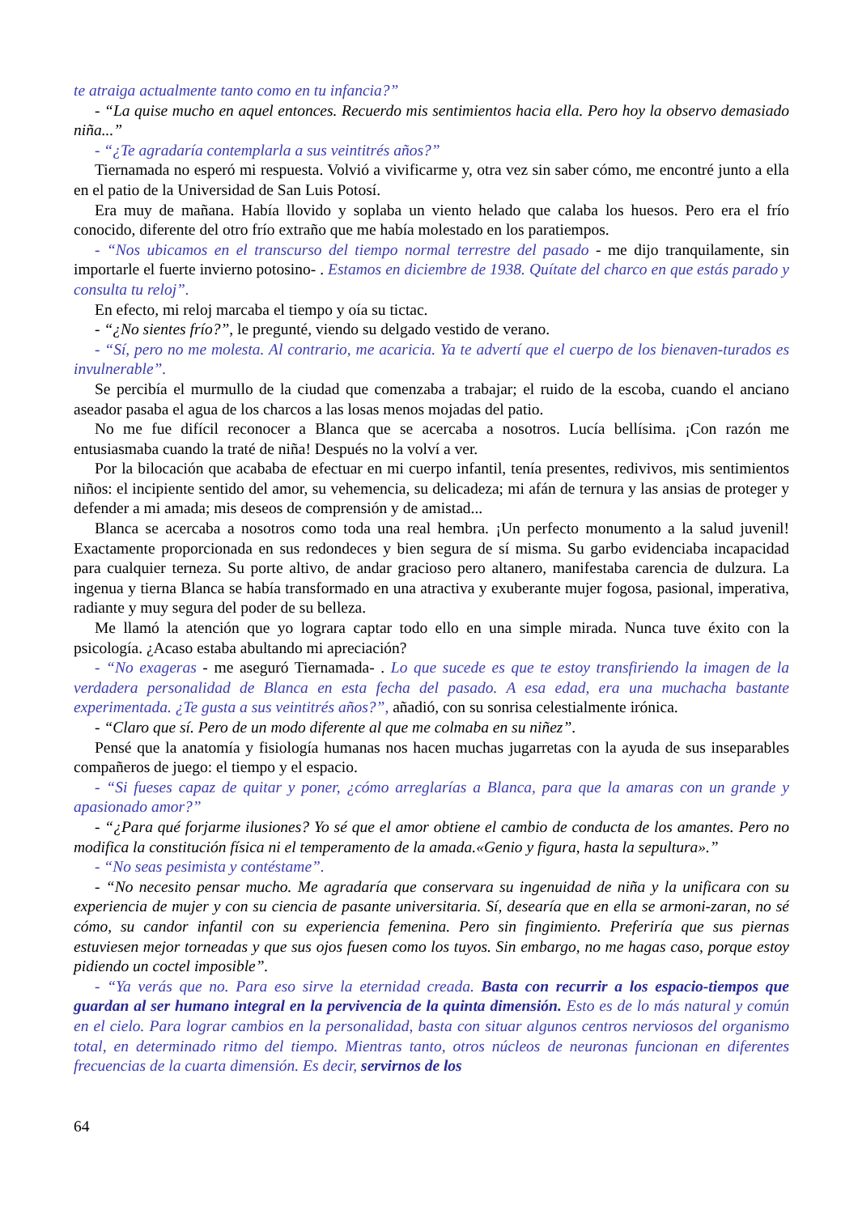te atraiga actualmente tanto como en tu infancia?”
- “La quise mucho en aquel entonces. Recuerdo mis sentimientos hacia ella. Pero hoy la observo demasiado niña...”
- “¿Te agradaría contemplarla a sus veintitrés años?”
Tiernamada no esperó mi respuesta. Volvió a vivificarme y, otra vez sin saber cómo, me encontré junto a ella en el patio de la Universidad de San Luis Potosí.
Era muy de mañana. Había llovido y soplaba un viento helado que calaba los huesos. Pero era el frío conocido, diferente del otro frío extraño que me había molestado en los paratiempos.
- “Nos ubicamos en el transcurso del tiempo normal terrestre del pasado - me dijo tranquilamente, sin importarle el fuerte invierno potosino- . Estamos en diciembre de 1938. Quítate del charco en que estás parado y consulta tu reloj”.
En efecto, mi reloj marcaba el tiempo y oía su tictac.
- “¿No sientes frío?”, le pregunté, viendo su delgado vestido de verano.
- “Sí, pero no me molesta. Al contrario, me acaricia. Ya te advertí que el cuerpo de los bienaven-turados es invulnerable”.
Se percibía el murmullo de la ciudad que comenzaba a trabajar; el ruido de la escoba, cuando el anciano aseador pasaba el agua de los charcos a las losas menos mojadas del patio.
No me fue difícil reconocer a Blanca que se acercaba a nosotros. Lucía bellísima. ¡Con razón me entusiasmaba cuando la traté de niña! Después no la volví a ver.
Por la bilocación que acababa de efectuar en mi cuerpo infantil, tenía presentes, redivivos, mis sentimientos niños: el incipiente sentido del amor, su vehemencia, su delicadeza; mi afán de ternura y las ansias de proteger y defender a mi amada; mis deseos de comprensión y de amistad...
Blanca se acercaba a nosotros como toda una real hembra. ¡Un perfecto monumento a la salud juvenil! Exactamente proporcionada en sus redondeces y bien segura de sí misma. Su garbo evidenciaba incapacidad para cualquier terneza. Su porte altivo, de andar gracioso pero altanero, manifestaba carencia de dulzura. La ingenua y tierna Blanca se había transformado en una atractiva y exuberante mujer fogosa, pasional, imperativa, radiante y muy segura del poder de su belleza.
Me llamó la atención que yo lograra captar todo ello en una simple mirada. Nunca tuve éxito con la psicología. ¿Acaso estaba abultando mi apreciación?
- “No exageras - me aseguró Tiernamada- . Lo que sucede es que te estoy transfiriendo la imagen de la verdadera personalidad de Blanca en esta fecha del pasado. A esa edad, era una muchacha bastante experimentada. ¿Te gusta a sus veintitrés años?”, añadió, con su sonrisa celestialmente irónica.
- “Claro que sí. Pero de un modo diferente al que me colmaba en su niñez”.
Pensé que la anatomía y fisiología humanas nos hacen muchas jugarretas con la ayuda de sus inseparables compañeros de juego: el tiempo y el espacio.
- “Si fueses capaz de quitar y poner, ¿cómo arreglarías a Blanca, para que la amaras con un grande y apasionado amor?”
- “¿Para qué forjarme ilusiones? Yo sé que el amor obtiene el cambio de conducta de los amantes. Pero no modifica la constitución física ni el temperamento de la amada.«Genio y figura, hasta la sepultura».”
- “No seas pesimista y contéstame”.
- “No necesito pensar mucho. Me agradaría que conservara su ingenuidad de niña y la unificara con su experiencia de mujer y con su ciencia de pasante universitaria. Sí, desearía que en ella se armoni-zaran, no sé cómo, su candor infantil con su experiencia femenina. Pero sin fingimiento. Preferiría que sus piernas estuviesen mejor torneadas y que sus ojos fuesen como los tuyos. Sin embargo, no me hagas caso, porque estoy pidiendo un coctel imposible”.
- “Ya verás que no. Para eso sirve la eternidad creada. Basta con recurrir a los espacio-tiempos que guardan al ser humano integral en la pervivencia de la quinta dimensión. Esto es de lo más natural y común en el cielo. Para lograr cambios en la personalidad, basta con situar algunos centros nerviosos del organismo total, en determinado ritmo del tiempo. Mientras tanto, otros núcleos de neuronas funcionan en diferentes frecuencias de la cuarta dimensión. Es decir, servirnos de los
64